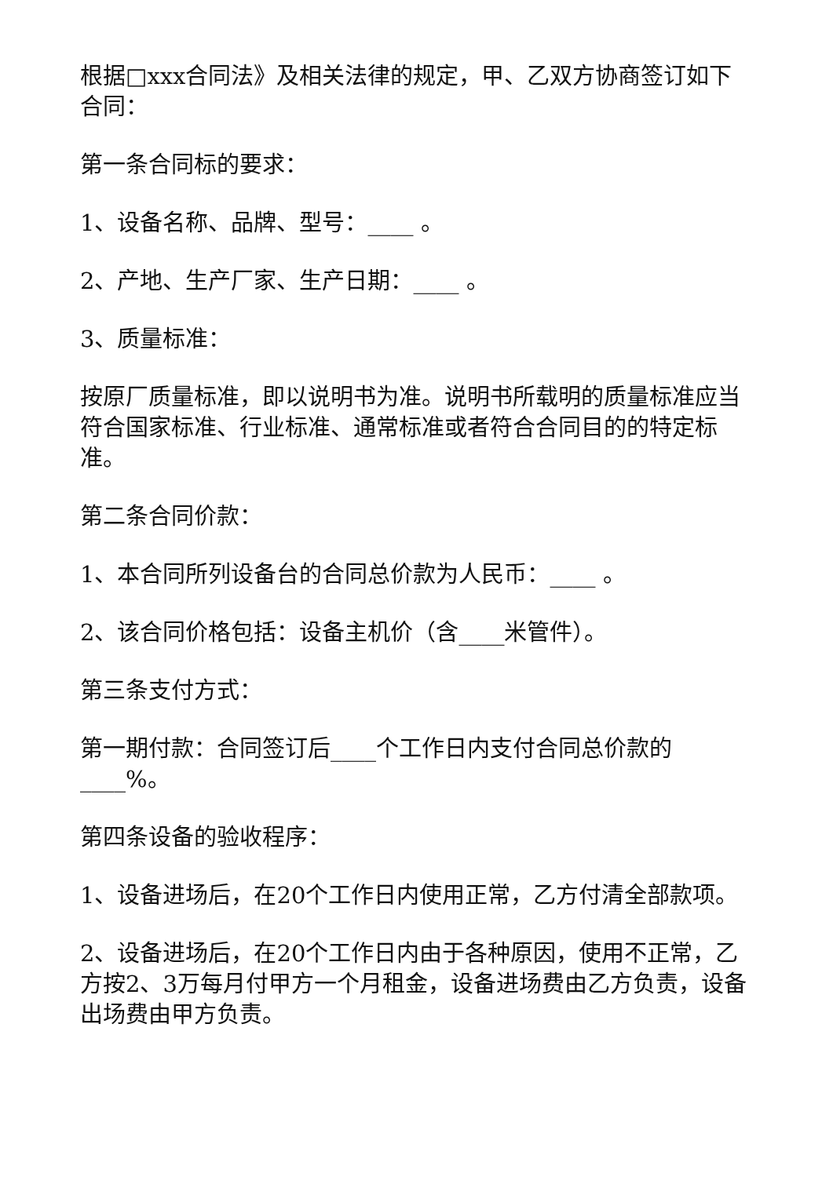根据□xxx合同法》及相关法律的规定，甲、乙双方协商签订如下合同：
第一条合同标的要求：
1、设备名称、品牌、型号：____ 。
2、产地、生产厂家、生产日期：____ 。
3、质量标准：
按原厂质量标准，即以说明书为准。说明书所载明的质量标准应当符合国家标准、行业标准、通常标准或者符合合同目的的特定标准。
第二条合同价款：
1、本合同所列设备台的合同总价款为人民币：____ 。
2、该合同价格包括：设备主机价（含____米管件）。
第三条支付方式：
第一期付款：合同签订后____个工作日内支付合同总价款的____%。
第四条设备的验收程序：
1、设备进场后，在20个工作日内使用正常，乙方付清全部款项。
2、设备进场后，在20个工作日内由于各种原因，使用不正常，乙方按2、3万每月付甲方一个月租金，设备进场费由乙方负责，设备出场费由甲方负责。